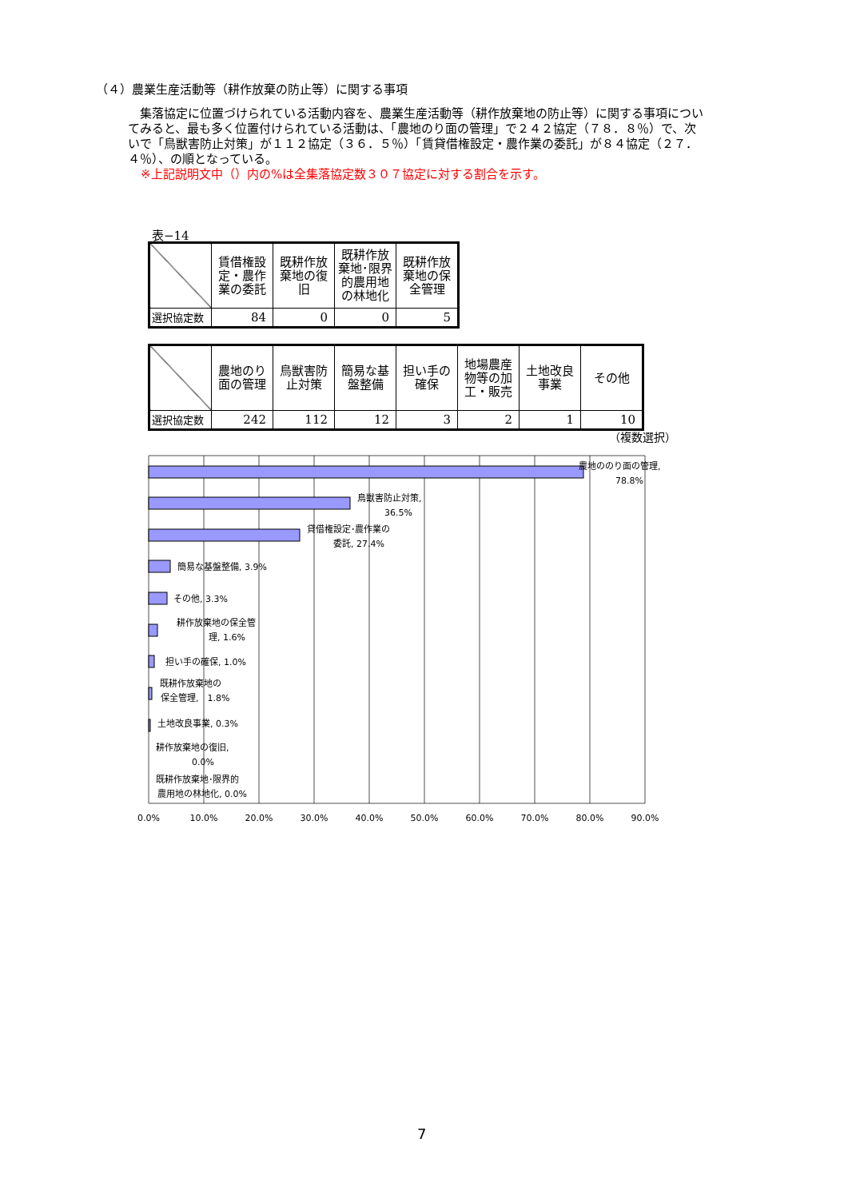（４）農業生産活動等（耕作放棄の防止等）に関する事項
　集落協定に位置づけられている活動内容を、農業生産活動等（耕作放棄地の防止等）に関する事項についてみると、最も多く位置付けられている活動は、「農地のり面の管理」で２４２協定（７８．８％）で、次いで「鳥獣害防止対策」が１１２協定（３６．５％）「賃貸借権設定・農作業の委託」が８４協定（２７．４％）、の順となっている。
※上記説明文中（）内の%は全集落協定数３０７協定に対する割合を示す。
表−14
| | 賃借権設定・農作業の委託 | 既耕作放棄地の復旧 | 既耕作放棄地･限界的農用地の林地化 | 既耕作放棄地の保全管理 |
| 選択協定数 | 84 | 0 | 0 | 5 |
| | 農地のり面の管理 | 鳥獣害防止対策 | 簡易な基盤整備 | 担い手の確保 | 地場農産物等の加工・販売 | 土地改良事業 | その他 |
| 選択協定数 | 242 | 112 | 12 | 3 | 2 | 1 | 10 |
（複数選択）
農地ののり面の管理,
78.8%
鳥獣害防止対策,
36.5%
貸借権設定･農作業の
委託, 27.4%
簡易な基盤整備, 3.9%
その他, 3.3%
耕作放棄地の保全管
理, 1.6%
担い手の確保, 1.0%
既耕作放棄地の
保全管理,　1.8%
土地改良事業, 0.3%
耕作放棄地の復旧,
0.0%
既耕作放棄地･限界的
農用地の林地化, 0.0%
0.0%
10.0%
20.0%
30.0%
40.0%
50.0%
60.0%
70.0%
80.0%
90.0%
7